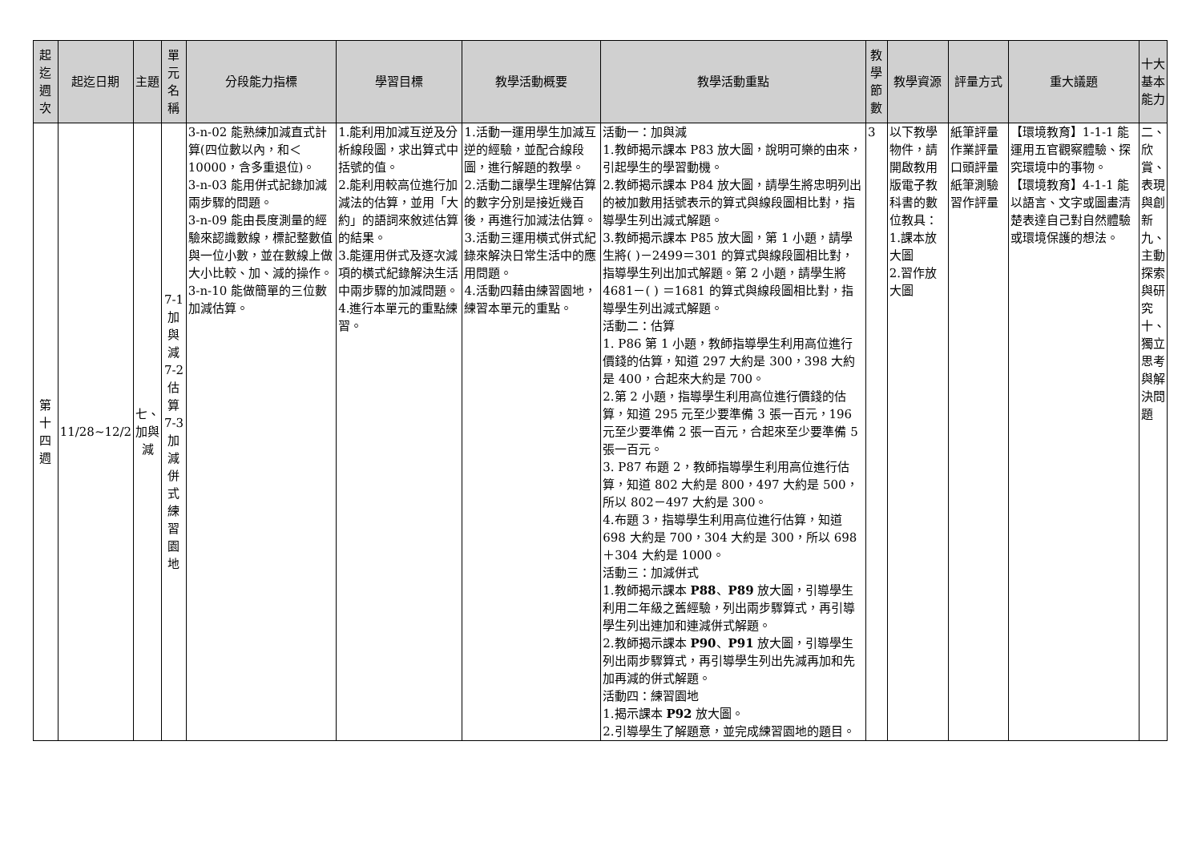| 起迄週次 | 起迄日期 | 主題 | 單元名稱 | 分段能力指標 | 學習目標 | 教學活動概要 | 教學活動重點 | 教學節數 | 教學資源 | 評量方式 | 重大議題 | 十大基本能力 |
| --- | --- | --- | --- | --- | --- | --- | --- | --- | --- | --- | --- | --- |
| 第十四週 | 11/28~12/2 | 七、加與減 | 7-1加與減 7-2估算 7-3加減併式練習園地 | 3-n-02 能熟練加減直式計算(四位數以內，和＜10000，含多重退位)。 3-n-03 能用併式記錄加減兩步驟的問題。 3-n-09 能由長度測量的經驗來認識數線，標記整數值與一位小數，並在數線上做大小比較、加、減的操作。 3-n-10 能做簡單的三位數加減估算。 | 1.能利用加減互逆及分析線段圖，求出算式中括號的值。 2.能利用較高位進行加減法的估算，並用「大約」的語詞來敘述估算的結果。 3.能運用併式及逐次減項的橫式紀錄解決生活中兩步驟的加減問題。 4.進行本單元的重點練習。 | 1.活動一運用學生加減互逆的經驗，並配合線段圖，進行解題的教學。 2.活動二讓學生理解估算的數字分別是接近幾百後，再進行加減法估算。 3.活動三運用橫式併式紀錄來解決日常生活中的應用問題。 4.活動四藉由練習園地，練習本單元的重點。 | 活動一：加與減 1.教師揭示課本 P83 放大圖，說明可樂的由來，引起學生的學習動機。 2.教師揭示課本 P84 放大圖，請學生將忠明列出的被加數用括號表示的算式與線段圖相比對，指導學生列出減式解題。 3.教師揭示課本 P85 放大圖，第 1 小題，請學生將( )－2499＝301 的算式與線段圖相比對，指導學生列出加式解題。第 2 小題，請學生將 4681－( ) ＝1681 的算式與線段圖相比對，指導學生列出減式解題。 活動二：估算 1. P86 第 1 小題，教師指導學生利用高位進行價錢的估算，知道 297 大約是 300，398 大約是 400，合起來大約是 700。 2.第 2 小題，指導學生利用高位進行價錢的估算，知道 295 元至少要準備 3 張一百元，196 元至少要準備 2 張一百元，合起來至少要準備 5 張一百元。 3. P87 布題 2，教師指導學生利用高位進行估算，知道 802 大約是 800，497 大約是 500，所以 802－497 大約是 300。 4.布題 3，指導學生利用高位進行估算，知道 698 大約是 700，304 大約是 300，所以 698＋304 大約是 1000。 活動三：加減併式 1.教師揭示課本 P88 、 P89 放大圖，引導學生利用二年級之舊經驗，列出兩步驟算式，再引導學生列出連加和連減併式解題。 2.教師揭示課本 P90 、 P91 放大圖，引導學生列出兩步驟算式，再引導學生列出先減再加和先加再減的併式解題。 活動四：練習園地 1.揭示課本 P92 放大圖。 2.引導學生了解題意，並完成練習園地的題目。 | 3 | 以下教學物件，請開啟教用版電子教科書的數位教具： 1.課本放大圖 2.習作放大圖 | 紙筆評量 作業評量 口頭評量 紙筆測驗 習作評量 | 【環境教育】1-1-1 能運用五官觀察體驗、探究環境中的事物。 【環境教育】4-1-1 能以語言、文字或圖畫清楚表達自己對自然體驗或環境保護的想法。 | 二、欣賞、表現與創新 九、主動探索與研究 十、獨立思考與解決問題 |